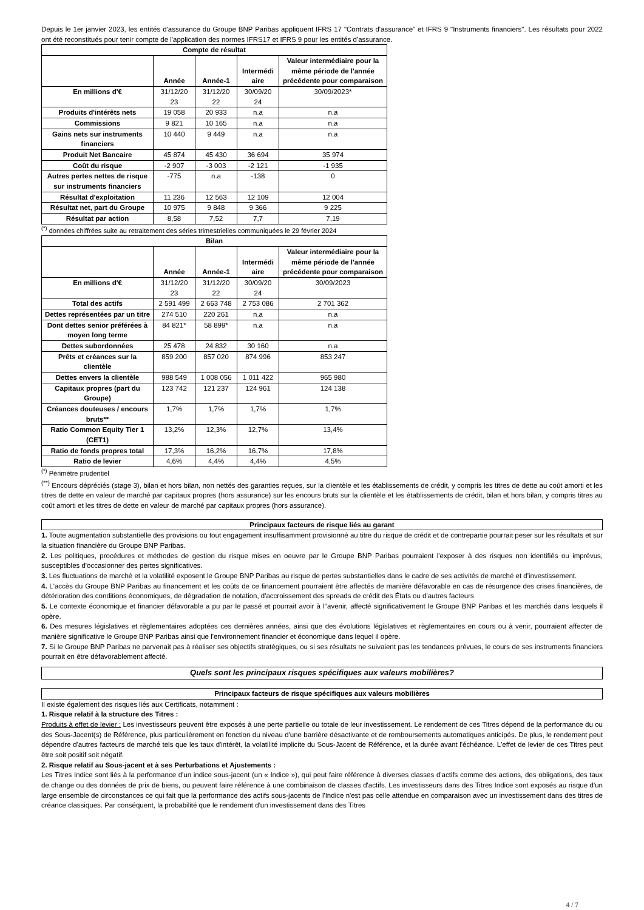Depuis le 1er janvier 2023, les entités d'assurance du Groupe BNP Paribas appliquent IFRS 17 "Contrats d'assurance" et IFRS 9 "Instruments financiers". Les résultats pour 2022 ont été reconstitués pour tenir compte de l'application des normes IFRS17 et IFRS 9 pour les entités d'assurance.
| Compte de résultat | | | | |
| --- | --- | --- | --- | --- |
| | Année | Année-1 | Intermédi aire | Valeur intermédiaire pour la même période de l'année précédente pour comparaison |
| En millions d'€ | 31/12/20 23 | 31/12/20 22 | 30/09/20 24 | 30/09/2023* |
| Produits d'intérêts nets | 19 058 | 20 933 | n.a | n.a |
| Commissions | 9 821 | 10 165 | n.a | n.a |
| Gains nets sur instruments financiers | 10 440 | 9 449 | n.a | n.a |
| Produit Net Bancaire | 45 874 | 45 430 | 36 694 | 35 974 |
| Coût du risque | -2 907 | -3 003 | -2 121 | -1 935 |
| Autres pertes nettes de risque sur instruments financiers | -775 | n.a | -138 | 0 |
| Résultat d'exploitation | 11 236 | 12 563 | 12 109 | 12 004 |
| Résultat net, part du Groupe | 10 975 | 9 848 | 9 366 | 9 225 |
| Résultat par action | 8,58 | 7,52 | 7,7 | 7,19 |
<sup>(*)</sup> données chiffrées suite au retraitement des séries trimestrielles communiquées le 29 février 2024
| Bilan | | | | |
| --- | --- | --- | --- | --- |
| | Année | Année-1 | Intermédi aire | Valeur intermédiaire pour la même période de l'année précédente pour comparaison |
| En millions d'€ | 31/12/20 23 | 31/12/20 22 | 30/09/20 24 | 30/09/2023 |
| Total des actifs | 2 591 499 | 2 663 748 | 2 753 086 | 2 701 362 |
| Dettes représentées par un titre | 274 510 | 220 261 | n.a | n.a |
| Dont dettes senior préférées à moyen long terme | 84 821* | 58 899* | n.a | n.a |
| Dettes subordonnées | 25 478 | 24 832 | 30 160 | n.a |
| Prêts et créances sur la clientèle | 859 200 | 857 020 | 874 996 | 853 247 |
| Dettes envers la clientèle | 988 549 | 1 008 056 | 1 011 422 | 965 980 |
| Capitaux propres (part du Groupe) | 123 742 | 121 237 | 124 961 | 124 138 |
| Créances douteuses / encours bruts** | 1,7% | 1,7% | 1,7% | 1,7% |
| Ratio Common Equity Tier 1 (CET1) | 13,2% | 12,3% | 12,7% | 13,4% |
| Ratio de fonds propres total | 17,3% | 16,2% | 16,7% | 17,8% |
| Ratio de levier | 4,6% | 4,4% | 4,4% | 4,5% |
<sup>(*)</sup> Périmètre prudentiel
<sup>(**)</sup> Encours dépréciés (stage 3), bilan et hors bilan, non nettés des garanties reçues, sur la clientèle et les établissements de crédit, y compris les titres de dette au coût amorti et les titres de dette en valeur de marché par capitaux propres (hors assurance) sur les encours bruts sur la clientèle et les établissements de crédit, bilan et hors bilan, y compris titres au coût amorti et les titres de dette en valeur de marché par capitaux propres (hors assurance).
Principaux facteurs de risque liés au garant
1. Toute augmentation substantielle des provisions ou tout engagement insuffisamment provisionné au titre du risque de crédit et de contrepartie pourrait peser sur les résultats et sur la situation financière du Groupe BNP Paribas.
2. Les politiques, procédures et méthodes de gestion du risque mises en oeuvre par le Groupe BNP Paribas pourraient l'exposer à des risques non identifiés ou imprévus, susceptibles d'occasionner des pertes significatives.
3. Les fluctuations de marché et la volatilité exposent le Groupe BNP Paribas au risque de pertes substantielles dans le cadre de ses activités de marché et d'investissement.
4. L'accès du Groupe BNP Paribas au financement et les coûts de ce financement pourraient être affectés de manière défavorable en cas de résurgence des crises financières, de détérioration des conditions économiques, de dégradation de notation, d'accroissement des spreads de crédit des États ou d'autres facteurs
5. Le contexte économique et financier défavorable a pu par le passé et pourrait avoir à l''avenir, affecté significativement le Groupe BNP Paribas et les marchés dans lesquels il opère.
6. Des mesures législatives et règlementaires adoptées ces dernières années, ainsi que des évolutions législatives et règlementaires en cours ou à venir, pourraient affecter de manière significative le Groupe BNP Paribas ainsi que l'environnement financier et économique dans lequel il opère.
7. Si le Groupe BNP Paribas ne parvenait pas à réaliser ses objectifs stratégiques, ou si ses résultats ne suivaient pas les tendances prévues, le cours de ses instruments financiers pourrait en être défavorablement affecté.
Quels sont les principaux risques spécifiques aux valeurs mobilières?
Principaux facteurs de risque spécifiques aux valeurs mobilières
Il existe également des risques liés aux Certificats, notamment :
1. Risque relatif à la structure des Titres :
Produits à effet de levier : Les investisseurs peuvent être exposés à une perte partielle ou totale de leur investissement. Le rendement de ces Titres dépend de la performance du ou des Sous-Jacent(s) de Référence, plus particulièrement en fonction du niveau d'une barrière désactivante et de remboursements automatiques anticipés. De plus, le rendement peut dépendre d'autres facteurs de marché tels que les taux d'intérêt, la volatilité implicite du Sous-Jacent de Référence, et la durée avant l'échéance. L'effet de levier de ces Titres peut être soit positif soit négatif.
2. Risque relatif au Sous-jacent et à ses Perturbations et Ajustements :
Les Titres Indice sont liés à la performance d'un indice sous-jacent (un « Indice »), qui peut faire référence à diverses classes d'actifs comme des actions, des obligations, des taux de change ou des données de prix de biens, ou peuvent faire référence à une combinaison de classes d'actifs. Les investisseurs dans des Titres Indice sont exposés au risque d'un large ensemble de circonstances ce qui fait que la performance des actifs sous-jacents de l'Indice n'est pas celle attendue en comparaison avec un investissement dans des titres de créance classiques. Par conséquent, la probabilité que le rendement d'un investissement dans des Titres
4 / 7